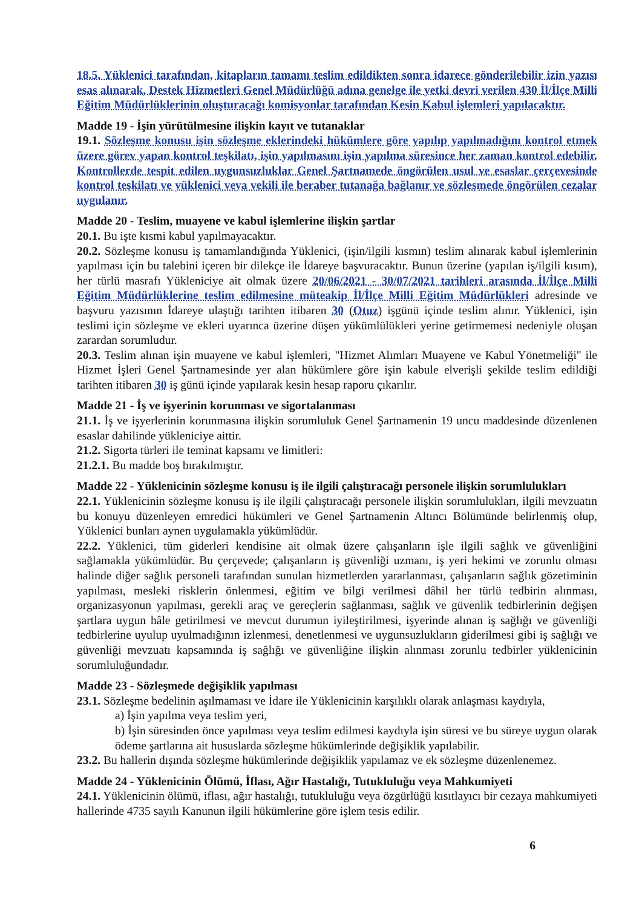18.5. Yüklenici tarafından, kitapların tamamı teslim edildikten sonra idarece gönderilebilir izin yazısı esas alınarak, Destek Hizmetleri Genel Müdürlüğü adına genelge ile yetki devri verilen 430 İl/İlçe Milli Eğitim Müdürlüklerinin oluşturacağı komisyonlar tarafından Kesin Kabul işlemleri yapılacaktır.
Madde 19 - İşin yürütülmesine ilişkin kayıt ve tutanaklar
19.1. Sözleşme konusu işin sözleşme eklerindeki hükümlere göre yapılıp yapılmadığını kontrol etmek üzere görev yapan kontrol teşkilatı, işin yapılmasını işin yapılma süresince her zaman kontrol edebilir. Kontrollerde tespit edilen uygunsuzluklar Genel Şartnamede öngörülen usul ve esaslar çerçevesinde kontrol teşkilatı ve yüklenici veya vekili ile beraber tutanağa bağlanır ve sözleşmede öngörülen cezalar uygulanır.
Madde 20 - Teslim, muayene ve kabul işlemlerine ilişkin şartlar
20.1. Bu işte kısmi kabul yapılmayacaktır.
20.2. Sözleşme konusu iş tamamlandığında Yüklenici, (işin/ilgili kısmın) teslim alınarak kabul işlemlerinin yapılması için bu talebini içeren bir dilekçe ile İdareye başvuracaktır. Bunun üzerine (yapılan iş/ilgili kısım), her türlü masrafı Yükleniciye ait olmak üzere 20/06/2021 - 30/07/2021 tarihleri arasında İl/İlçe Milli Eğitim Müdürlüklerine teslim edilmesine müteakip İl/İlçe Milli Eğitim Müdürlükleri adresinde ve başvuru yazısının İdareye ulaştığı tarihten itibaren 30 (Otuz) işgünü içinde teslim alınır. Yüklenici, işin teslimi için sözleşme ve ekleri uyarınca üzerine düşen yükümlülükleri yerine getirmemesi nedeniyle oluşan zarardan sorumludur.
20.3. Teslim alınan işin muayene ve kabul işlemleri, "Hizmet Alımları Muayene ve Kabul Yönetmeliği" ile Hizmet İşleri Genel Şartnamesinde yer alan hükümlere göre işin kabule elverişli şekilde teslim edildiği tarihten itibaren 30 iş günü içinde yapılarak kesin hesap raporu çıkarılır.
Madde 21 - İş ve işyerinin korunması ve sigortalanması
21.1. İş ve işyerlerinin korunmasına ilişkin sorumluluk Genel Şartnamenin 19 uncu maddesinde düzenlenen esaslar dahilinde yükleniciye aittir.
21.2. Sigorta türleri ile teminat kapsamı ve limitleri:
21.2.1. Bu madde boş bırakılmıştır.
Madde 22 - Yüklenicinin sözleşme konusu iş ile ilgili çalıştıracağı personele ilişkin sorumlulukları
22.1. Yüklenicinin sözleşme konusu iş ile ilgili çalıştıracağı personele ilişkin sorumlulukları, ilgili mevzuatın bu konuyu düzenleyen emredici hükümleri ve Genel Şartnamenin Altıncı Bölümünde belirlenmiş olup, Yüklenici bunları aynen uygulamakla yükümlüdür.
22.2. Yüklenici, tüm giderleri kendisine ait olmak üzere çalışanların işle ilgili sağlık ve güvenliğini sağlamakla yükümlüdür. Bu çerçevede; çalışanların iş güvenliği uzmanı, iş yeri hekimi ve zorunlu olması halinde diğer sağlık personeli tarafından sunulan hizmetlerden yararlanması, çalışanların sağlık gözetiminin yapılması, mesleki risklerin önlenmesi, eğitim ve bilgi verilmesi dâhil her türlü tedbirin alınması, organizasyonun yapılması, gerekli araç ve gereçlerin sağlanması, sağlık ve güvenlik tedbirlerinin değişen şartlara uygun hâle getirilmesi ve mevcut durumun iyileştirilmesi, işyerinde alınan iş sağlığı ve güvenliği tedbirlerine uyulup uyulmadığının izlenmesi, denetlenmesi ve uygunsuzlukların giderilmesi gibi iş sağlığı ve güvenliği mevzuatı kapsamında iş sağlığı ve güvenliğine ilişkin alınması zorunlu tedbirler yüklenicinin sorumluluğundadır.
Madde 23 - Sözleşmede değişiklik yapılması
23.1. Sözleşme bedelinin aşılmaması ve İdare ile Yüklenicinin karşılıklı olarak anlaşması kaydıyla,
a) İşin yapılma veya teslim yeri,
b) İşin süresinden önce yapılması veya teslim edilmesi kaydıyla işin süresi ve bu süreye uygun olarak ödeme şartlarına ait hususlarda sözleşme hükümlerinde değişiklik yapılabilir.
23.2. Bu hallerin dışında sözleşme hükümlerinde değişiklik yapılamaz ve ek sözleşme düzenlenemez.
Madde 24 - Yüklenicinin Ölümü, İflası, Ağır Hastalığı, Tutukluluğu veya Mahkumiyeti
24.1. Yüklenicinin ölümü, iflası, ağır hastalığı, tutukluluğu veya özgürlüğü kısıtlayıcı bir cezaya mahkumiyeti hallerinde 4735 sayılı Kanunun ilgili hükümlerine göre işlem tesis edilir.
6